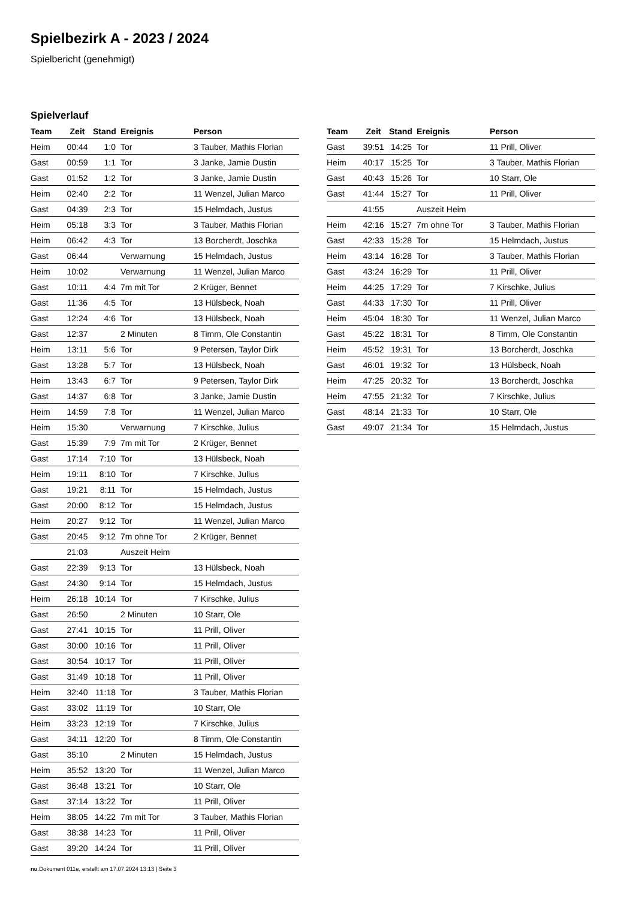Spielbezirk A - 2023 / 2024
Spielbericht (genehmigt)
Spielverlauf
| Team | Zeit | Stand | Ereignis | Person |
| --- | --- | --- | --- | --- |
| Heim | 00:44 | 1:0 | Tor | 3 Tauber, Mathis Florian |
| Gast | 00:59 | 1:1 | Tor | 3 Janke, Jamie Dustin |
| Gast | 01:52 | 1:2 | Tor | 3 Janke, Jamie Dustin |
| Heim | 02:40 | 2:2 | Tor | 11 Wenzel, Julian Marco |
| Gast | 04:39 | 2:3 | Tor | 15 Helmdach, Justus |
| Heim | 05:18 | 3:3 | Tor | 3 Tauber, Mathis Florian |
| Heim | 06:42 | 4:3 | Tor | 13 Borcherdt, Joschka |
| Gast | 06:44 | | Verwarnung | 15 Helmdach, Justus |
| Heim | 10:02 | | Verwarnung | 11 Wenzel, Julian Marco |
| Gast | 10:11 | 4:4 | 7m mit Tor | 2 Krüger, Bennet |
| Gast | 11:36 | 4:5 | Tor | 13 Hülsbeck, Noah |
| Gast | 12:24 | 4:6 | Tor | 13 Hülsbeck, Noah |
| Gast | 12:37 | | 2 Minuten | 8 Timm, Ole Constantin |
| Heim | 13:11 | 5:6 | Tor | 9 Petersen, Taylor Dirk |
| Gast | 13:28 | 5:7 | Tor | 13 Hülsbeck, Noah |
| Heim | 13:43 | 6:7 | Tor | 9 Petersen, Taylor Dirk |
| Gast | 14:37 | 6:8 | Tor | 3 Janke, Jamie Dustin |
| Heim | 14:59 | 7:8 | Tor | 11 Wenzel, Julian Marco |
| Heim | 15:30 | | Verwarnung | 7 Kirschke, Julius |
| Gast | 15:39 | 7:9 | 7m mit Tor | 2 Krüger, Bennet |
| Gast | 17:14 | 7:10 | Tor | 13 Hülsbeck, Noah |
| Heim | 19:11 | 8:10 | Tor | 7 Kirschke, Julius |
| Gast | 19:21 | 8:11 | Tor | 15 Helmdach, Justus |
| Gast | 20:00 | 8:12 | Tor | 15 Helmdach, Justus |
| Heim | 20:27 | 9:12 | Tor | 11 Wenzel, Julian Marco |
| Gast | 20:45 | 9:12 | 7m ohne Tor | 2 Krüger, Bennet |
| | 21:03 | | Auszeit Heim | |
| Gast | 22:39 | 9:13 | Tor | 13 Hülsbeck, Noah |
| Gast | 24:30 | 9:14 | Tor | 15 Helmdach, Justus |
| Heim | 26:18 | 10:14 | Tor | 7 Kirschke, Julius |
| Gast | 26:50 | | 2 Minuten | 10 Starr, Ole |
| Gast | 27:41 | 10:15 | Tor | 11 Prill, Oliver |
| Gast | 30:00 | 10:16 | Tor | 11 Prill, Oliver |
| Gast | 30:54 | 10:17 | Tor | 11 Prill, Oliver |
| Gast | 31:49 | 10:18 | Tor | 11 Prill, Oliver |
| Heim | 32:40 | 11:18 | Tor | 3 Tauber, Mathis Florian |
| Gast | 33:02 | 11:19 | Tor | 10 Starr, Ole |
| Heim | 33:23 | 12:19 | Tor | 7 Kirschke, Julius |
| Gast | 34:11 | 12:20 | Tor | 8 Timm, Ole Constantin |
| Gast | 35:10 | | 2 Minuten | 15 Helmdach, Justus |
| Heim | 35:52 | 13:20 | Tor | 11 Wenzel, Julian Marco |
| Gast | 36:48 | 13:21 | Tor | 10 Starr, Ole |
| Gast | 37:14 | 13:22 | Tor | 11 Prill, Oliver |
| Heim | 38:05 | 14:22 | 7m mit Tor | 3 Tauber, Mathis Florian |
| Gast | 38:38 | 14:23 | Tor | 11 Prill, Oliver |
| Gast | 39:20 | 14:24 | Tor | 11 Prill, Oliver |
| Team | Zeit | Stand | Ereignis | Person |
| --- | --- | --- | --- | --- |
| Gast | 39:51 | 14:25 | Tor | 11 Prill, Oliver |
| Heim | 40:17 | 15:25 | Tor | 3 Tauber, Mathis Florian |
| Gast | 40:43 | 15:26 | Tor | 10 Starr, Ole |
| Gast | 41:44 | 15:27 | Tor | 11 Prill, Oliver |
| | 41:55 | | Auszeit Heim | |
| Heim | 42:16 | 15:27 | 7m ohne Tor | 3 Tauber, Mathis Florian |
| Gast | 42:33 | 15:28 | Tor | 15 Helmdach, Justus |
| Heim | 43:14 | 16:28 | Tor | 3 Tauber, Mathis Florian |
| Gast | 43:24 | 16:29 | Tor | 11 Prill, Oliver |
| Heim | 44:25 | 17:29 | Tor | 7 Kirschke, Julius |
| Gast | 44:33 | 17:30 | Tor | 11 Prill, Oliver |
| Heim | 45:04 | 18:30 | Tor | 11 Wenzel, Julian Marco |
| Gast | 45:22 | 18:31 | Tor | 8 Timm, Ole Constantin |
| Heim | 45:52 | 19:31 | Tor | 13 Borcherdt, Joschka |
| Gast | 46:01 | 19:32 | Tor | 13 Hülsbeck, Noah |
| Heim | 47:25 | 20:32 | Tor | 13 Borcherdt, Joschka |
| Heim | 47:55 | 21:32 | Tor | 7 Kirschke, Julius |
| Gast | 48:14 | 21:33 | Tor | 10 Starr, Ole |
| Gast | 49:07 | 21:34 | Tor | 15 Helmdach, Justus |
nu.Dokument 011e, erstellt am 17.07.2024 13:13 | Seite 3